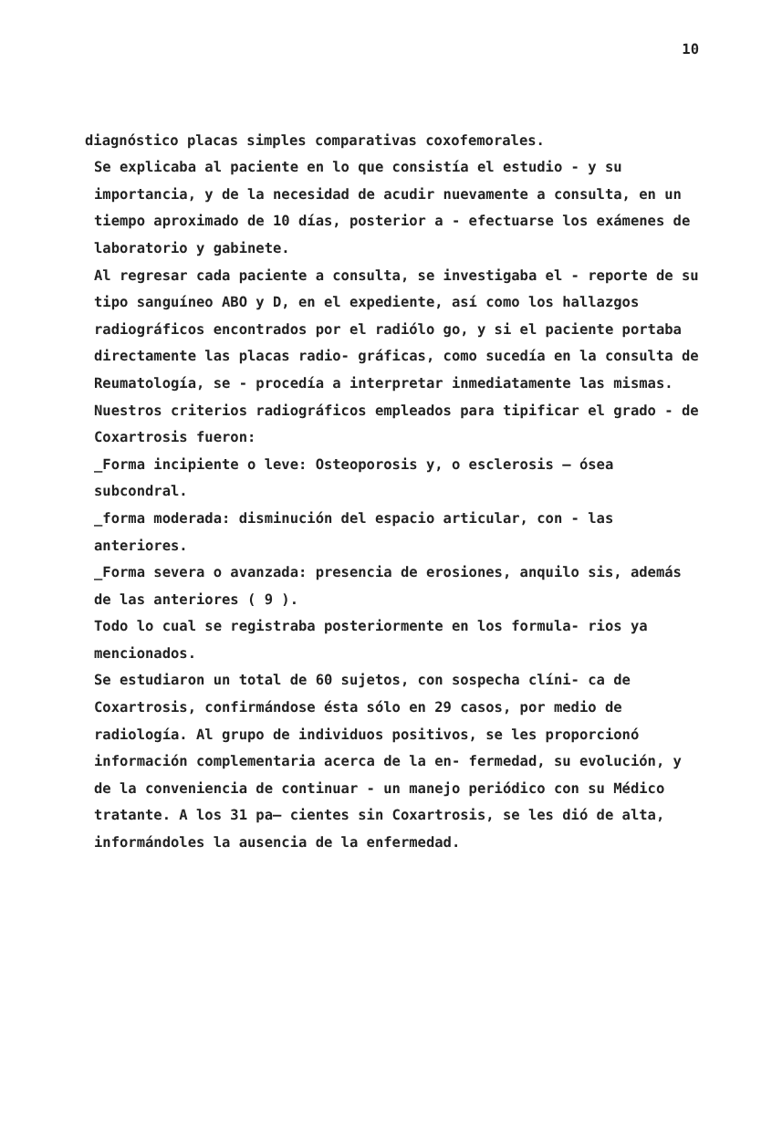10
diagnóstico placas simples comparativas coxofemorales.
Se explicaba al paciente en lo que consistía el estudio - y su importancia, y de la necesidad de acudir nuevamente a consulta, en un tiempo aproximado de 10 días, posterior a - efectuarse los exámenes de laboratorio y gabinete.
Al regresar cada paciente a consulta, se investigaba el - reporte de su tipo sanguíneo ABO y D, en el expediente, así como los hallazgos radiográficos encontrados por el radiólo go, y si el paciente portaba directamente las placas radio- gráficas, como sucedía en la consulta de Reumatología, se - procedía a interpretar inmediatamente las mismas. Nuestros criterios radiográficos empleados para tipificar el grado - de Coxartrosis fueron:
_Forma incipiente o leve: Osteoporosis y, o esclerosis — ósea subcondral.
_forma moderada: disminución del espacio articular, con - las anteriores.
_Forma severa o avanzada: presencia de erosiones, anquilo sis, además de las anteriores ( 9 ).
Todo lo cual se registraba posteriormente en los formula- rios ya mencionados.
Se estudiaron un total de 60 sujetos, con sospecha clíni- ca de Coxartrosis, confirmándose ésta sólo en 29 casos, por medio de radiología. Al grupo de individuos positivos, se les proporcionó información complementaria acerca de la en- fermedad, su evolución, y de la conveniencia de continuar - un manejo periódico con su Médico tratante. A los 31 pa— cientes sin Coxartrosis, se les dió de alta, informándoles la ausencia de la enfermedad.